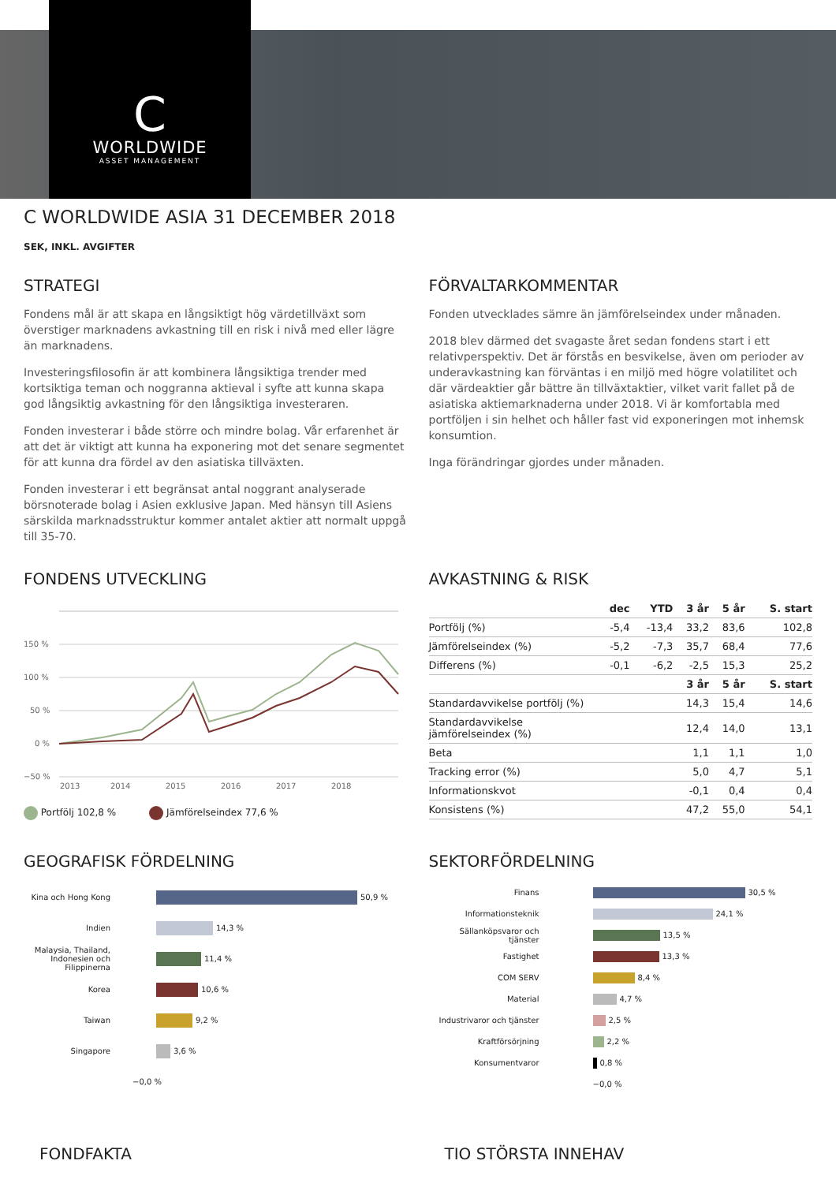C
WORLDWIDE
ASSET MANAGEMENT
C WORLDWIDE ASIA 31 DECEMBER 2018
SEK, INKL. AVGIFTER
STRATEGI
Fondens mål är att skapa en långsiktigt hög värdetillväxt som överstiger marknadens avkastning till en risk i nivå med eller lägre än marknadens.
Investeringsfilosofin är att kombinera långsiktiga trender med kortsiktiga teman och noggranna aktieval i syfte att kunna skapa god långsiktig avkastning för den långsiktiga investeraren.
Fonden investerar i både större och mindre bolag. Vår erfarenhet är att det är viktigt att kunna ha exponering mot det senare segmentet för att kunna dra fördel av den asiatiska tillväxten.
Fonden investerar i ett begränsat antal noggrant analyserade börsnoterade bolag i Asien exklusive Japan. Med hänsyn till Asiens särskilda marknadsstruktur kommer antalet aktier att normalt uppgå till 35-70.
FÖRVALTARKOMMENTAR
Fonden utvecklades sämre än jämförelseindex under månaden.
2018 blev därmed det svagaste året sedan fondens start i ett relativperspektiv. Det är förstås en besvikelse, även om perioder av underavkastning kan förväntas i en miljö med högre volatilitet och där värdeaktier går bättre än tillväxtaktier, vilket varit fallet på de asiatiska aktiemarknaderna under 2018. Vi är komfortabla med portföljen i sin helhet och håller fast vid exponeringen mot inhemsk konsumtion.
Inga förändringar gjordes under månaden.
FONDENS UTVECKLING
150 %
100 %
50 %
0 %
−50 %
2013
2014
2015
2016
2017
2018
Portfölj 102,8 % Jämförelseindex 77,6 %
AVKASTNING & RISK
| | dec | YTD | 3 år | 5 år | S. start |
| --- | --- | --- | --- | --- | --- |
| Portfölj (%) | -5,4 | -13,4 | 33,2 | 83,6 | 102,8 |
| Jämförelseindex (%) | -5,2 | -7,3 | 35,7 | 68,4 | 77,6 |
| Differens (%) | -0,1 | -6,2 | -2,5 | 15,3 | 25,2 |
| | | | 3 år | 5 år | S. start |
| Standardavvikelse portfölj (%) | | | 14,3 | 15,4 | 14,6 |
| Standardavvikelse jämförelseindex (%) | | | 12,4 | 14,0 | 13,1 |
| Beta | | | 1,1 | 1,1 | 1,0 |
| Tracking error (%) | | | 5,0 | 4,7 | 5,1 |
| Informationskvot | | | -0,1 | 0,4 | 0,4 |
| Konsistens (%) | | | 47,2 | 55,0 | 54,1 |
GEOGRAFISK FÖRDELNING
Kina och Hong Kong 50,9 %
Indien 14,3 %
Malaysia, Thailand, Indonesien och Filippinerna 11,4 %
Korea 10,6 %
Taiwan 9,2 %
Singapore 3,6 %
−0,0 %
SEKTORFÖRDELNING
Finans 30,5 %
Informationsteknik 24,1 %
Sällanköpsvaror och tjänster 13,5 %
Fastighet 13,3 %
COM SERV 8,4 %
Material 4,7 %
Industrivaror och tjänster 2,5 %
Kraftförsörjning 2,2 %
Konsumentvaror 0,8 %
−0,0 %
FONDFAKTA TIO STÖRSTA INNEHAV